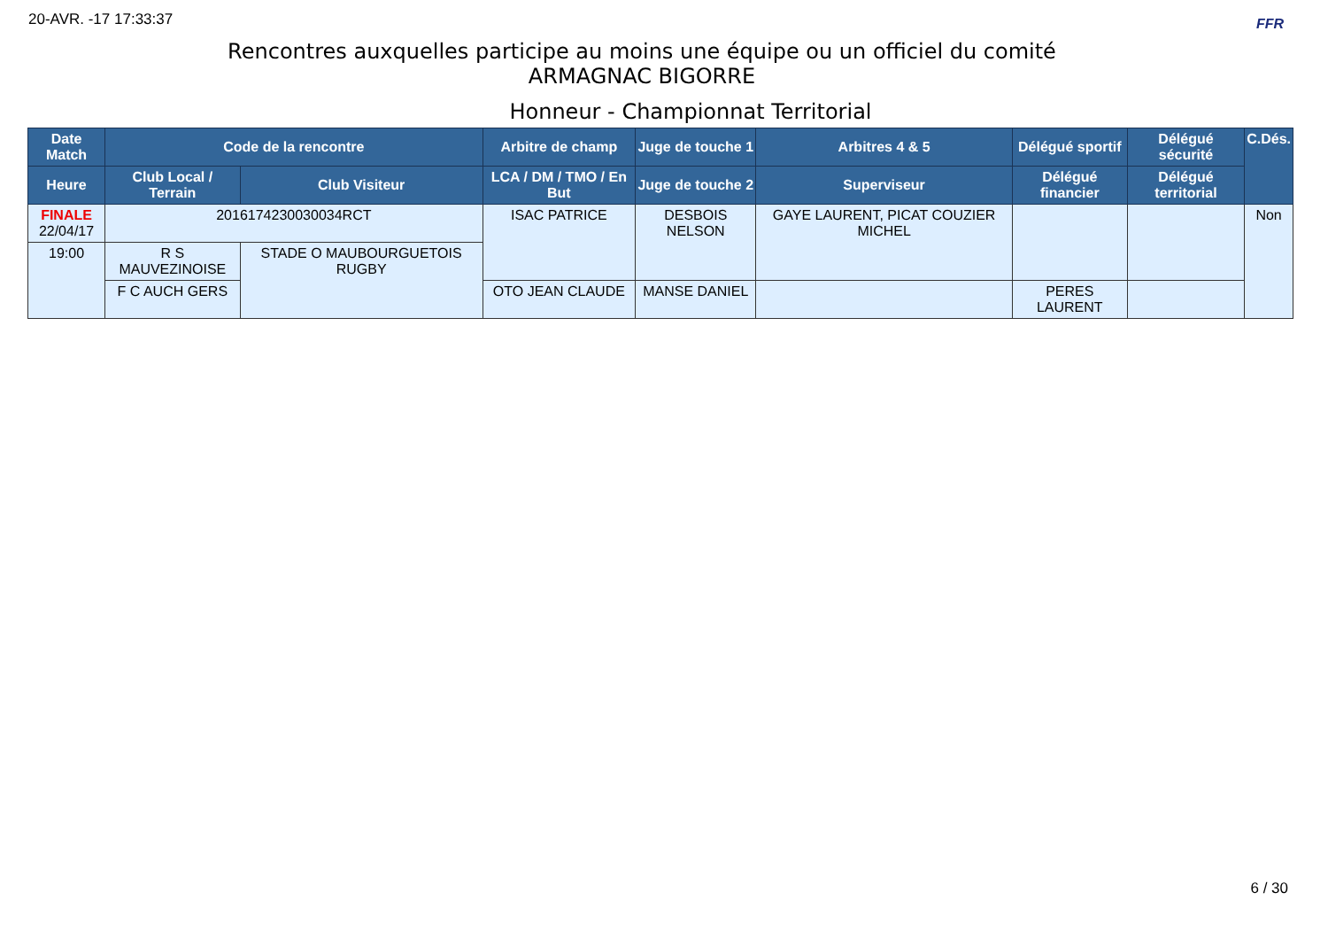20-AVR. -17 17:33:37 FFR
Rencontres auxquelles participe au moins une équipe ou un officiel du comité
ARMAGNAC BIGORRE
Honneur - Championnat Territorial
| Date Match | Code de la rencontre | | Arbitre de champ | Juge de touche 1 | Arbitres 4 & 5 | Délégué sportif | Délégué sécurité | C.Dés. |
| --- | --- | --- | --- | --- | --- | --- | --- | --- |
| Heure | Club Local / Terrain | Club Visiteur | LCA / DM / TMO / En But | Juge de touche 2 | Superviseur | Délégué financier | Délégué territorial | |
| FINALE 22/04/17 | 2016174230030034RCT | | ISAC PATRICE | DESBOIS NELSON | GAYE LAURENT, PICAT COUZIER MICHEL | | | Non |
| 19:00 | R S MAUVEZINOISE | STADE O MAUBOURGUETOIS RUGBY | | | | | | |
| | F C AUCH GERS | | OTO JEAN CLAUDE | MANSE DANIEL | | PERES LAURENT | | |
6 / 30